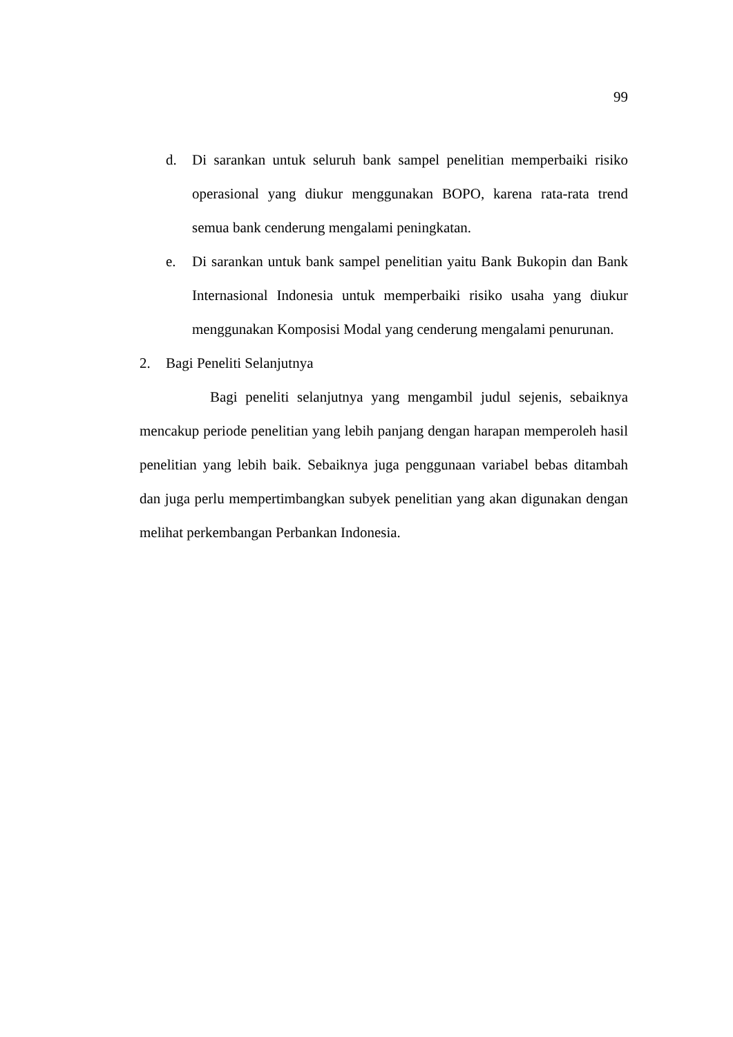99
d. Di sarankan untuk seluruh bank sampel penelitian memperbaiki risiko operasional yang diukur menggunakan BOPO, karena rata-rata trend semua bank cenderung mengalami peningkatan.
e. Di sarankan untuk bank sampel penelitian yaitu Bank Bukopin dan Bank Internasional Indonesia untuk memperbaiki risiko usaha yang diukur menggunakan Komposisi Modal yang cenderung mengalami penurunan.
2. Bagi Peneliti Selanjutnya
Bagi peneliti selanjutnya yang mengambil judul sejenis, sebaiknya mencakup periode penelitian yang lebih panjang dengan harapan memperoleh hasil penelitian yang lebih baik. Sebaiknya juga penggunaan variabel bebas ditambah dan juga perlu mempertimbangkan subyek penelitian yang akan digunakan dengan melihat perkembangan Perbankan Indonesia.